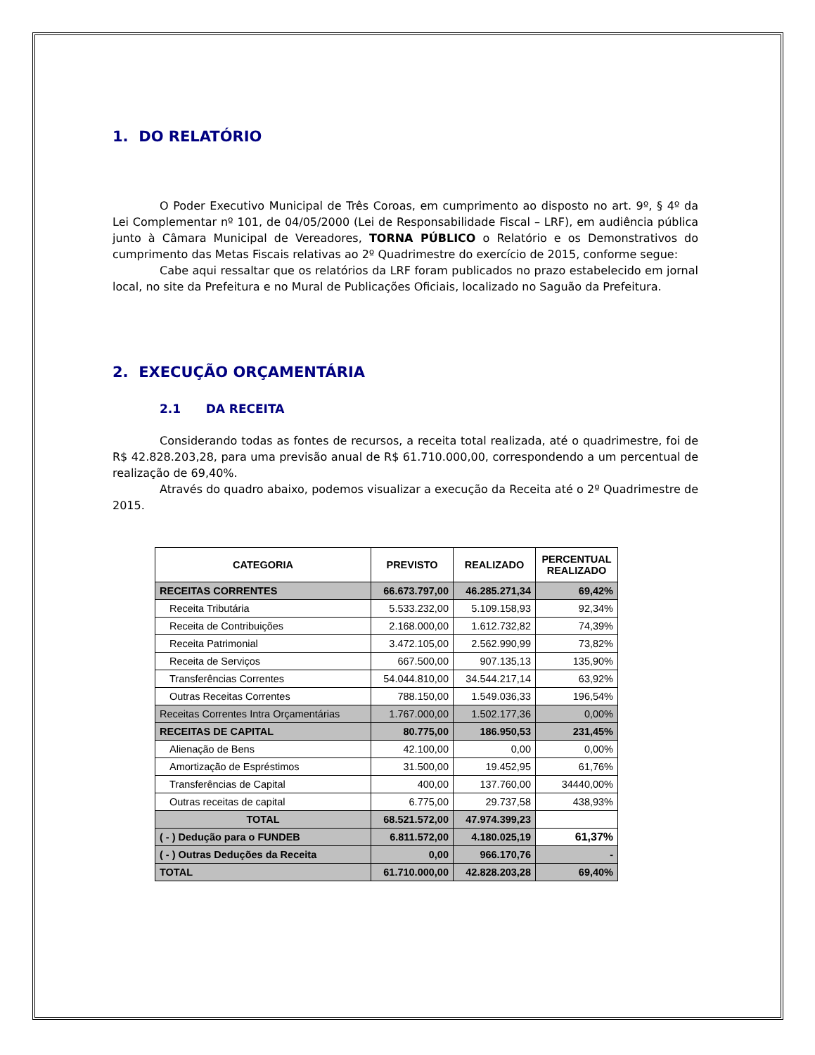1. DO RELATÓRIO
O Poder Executivo Municipal de Três Coroas, em cumprimento ao disposto no art. 9º, § 4º da Lei Complementar nº 101, de 04/05/2000 (Lei de Responsabilidade Fiscal – LRF), em audiência pública junto à Câmara Municipal de Vereadores, TORNA PÚBLICO o Relatório e os Demonstrativos do cumprimento das Metas Fiscais relativas ao 2º Quadrimestre do exercício de 2015, conforme segue:
Cabe aqui ressaltar que os relatórios da LRF foram publicados no prazo estabelecido em jornal local, no site da Prefeitura e no Mural de Publicações Oficiais, localizado no Saguão da Prefeitura.
2. EXECUÇÃO ORÇAMENTÁRIA
2.1 DA RECEITA
Considerando todas as fontes de recursos, a receita total realizada, até o quadrimestre, foi de R$ 42.828.203,28, para uma previsão anual de R$ 61.710.000,00, correspondendo a um percentual de realização de 69,40%.
Através do quadro abaixo, podemos visualizar a execução da Receita até o 2º Quadrimestre de 2015.
| CATEGORIA | PREVISTO | REALIZADO | PERCENTUAL REALIZADO |
| --- | --- | --- | --- |
| RECEITAS CORRENTES | 66.673.797,00 | 46.285.271,34 | 69,42% |
| Receita Tributária | 5.533.232,00 | 5.109.158,93 | 92,34% |
| Receita de Contribuições | 2.168.000,00 | 1.612.732,82 | 74,39% |
| Receita Patrimonial | 3.472.105,00 | 2.562.990,99 | 73,82% |
| Receita de Serviços | 667.500,00 | 907.135,13 | 135,90% |
| Transferências Correntes | 54.044.810,00 | 34.544.217,14 | 63,92% |
| Outras Receitas Correntes | 788.150,00 | 1.549.036,33 | 196,54% |
| Receitas Correntes Intra Orçamentárias | 1.767.000,00 | 1.502.177,36 | 0,00% |
| RECEITAS DE CAPITAL | 80.775,00 | 186.950,53 | 231,45% |
| Alienação de Bens | 42.100,00 | 0,00 | 0,00% |
| Amortização de Espréstimos | 31.500,00 | 19.452,95 | 61,76% |
| Transferências de Capital | 400,00 | 137.760,00 | 34440,00% |
| Outras receitas de capital | 6.775,00 | 29.737,58 | 438,93% |
| TOTAL | 68.521.572,00 | 47.974.399,23 | |
| ( - ) Dedução para o FUNDEB | 6.811.572,00 | 4.180.025,19 | 61,37% |
| ( - ) Outras Deduções da Receita | 0,00 | 966.170,76 | - |
| TOTAL | 61.710.000,00 | 42.828.203,28 | 69,40% |